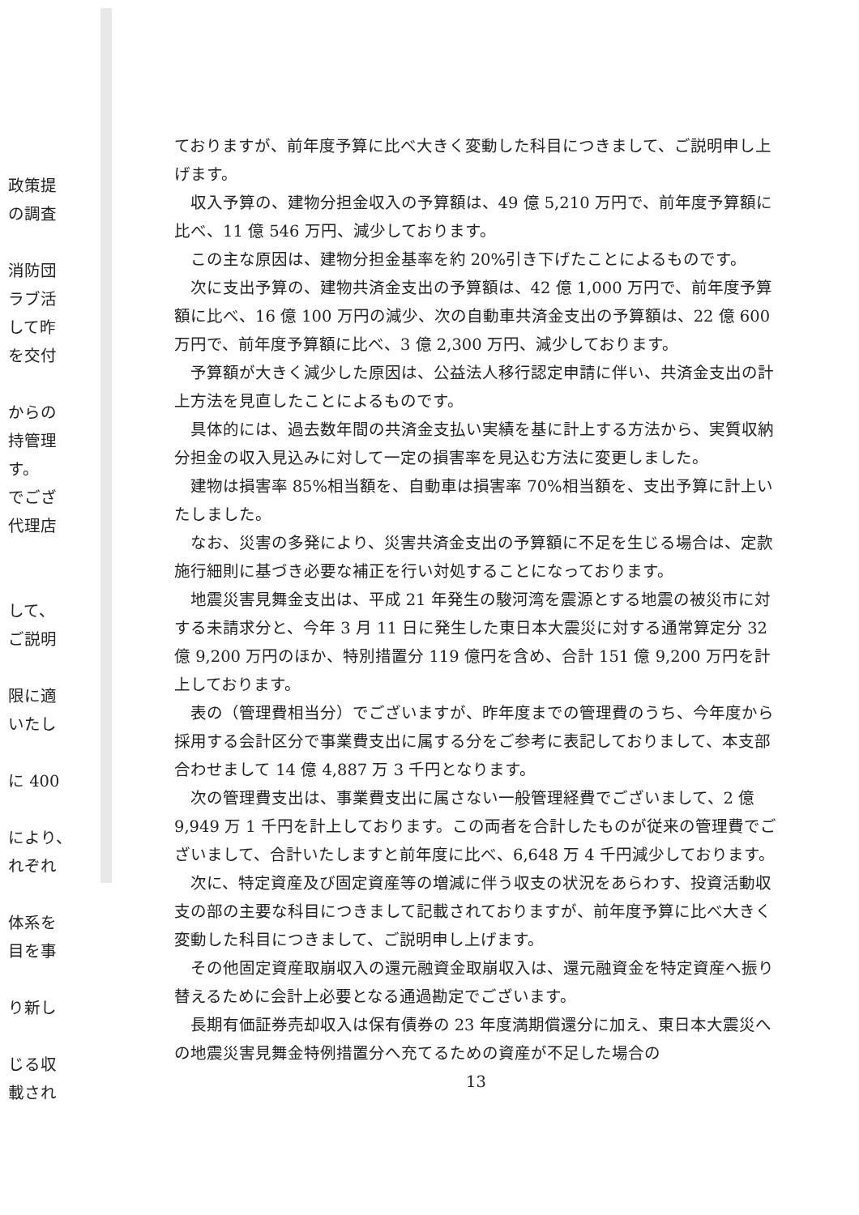政策提
の調査
消防団
ラブ活
して昨
を交付
からの
持管理
す。
でござ
代理店
して、
ご説明
限に適
いたし
に 400
により、
れぞれ
体系を
目を事
り新し
じる収
載され
ておりますが、前年度予算に比べ大きく変動した科目につきまして、ご説明申し上げます。
収入予算の、建物分担金収入の予算額は、49 億 5,210 万円で、前年度予算額に比べ、11 億 546 万円、減少しております。
この主な原因は、建物分担金基率を約 20%引き下げたことによるものです。
次に支出予算の、建物共済金支出の予算額は、42 億 1,000 万円で、前年度予算額に比べ、16 億 100 万円の減少、次の自動車共済金支出の予算額は、22 億 600 万円で、前年度予算額に比べ、3 億 2,300 万円、減少しております。
予算額が大きく減少した原因は、公益法人移行認定申請に伴い、共済金支出の計上方法を見直したことによるものです。
具体的には、過去数年間の共済金支払い実績を基に計上する方法から、実質収納分担金の収入見込みに対して一定の損害率を見込む方法に変更しました。
建物は損害率 85%相当額を、自動車は損害率 70%相当額を、支出予算に計上いたしました。
なお、災害の多発により、災害共済金支出の予算額に不足を生じる場合は、定款施行細則に基づき必要な補正を行い対処することになっております。
地震災害見舞金支出は、平成 21 年発生の駿河湾を震源とする地震の被災市に対する未請求分と、今年 3 月 11 日に発生した東日本大震災に対する通常算定分 32 億 9,200 万円のほか、特別措置分 119 億円を含め、合計 151 億 9,200 万円を計上しております。
表の（管理費相当分）でございますが、昨年度までの管理費のうち、今年度から採用する会計区分で事業費支出に属する分をご参考に表記しておりまして、本支部合わせまして 14 億 4,887 万 3 千円となります。
次の管理費支出は、事業費支出に属さない一般管理経費でございまして、2 億 9,949 万 1 千円を計上しております。この両者を合計したものが従来の管理費でございまして、合計いたしますと前年度に比べ、6,648 万 4 千円減少しております。
次に、特定資産及び固定資産等の増減に伴う収支の状況をあらわす、投資活動収支の部の主要な科目につきまして記載されておりますが、前年度予算に比べ大きく変動した科目につきまして、ご説明申し上げます。
その他固定資産取崩収入の還元融資金取崩収入は、還元融資金を特定資産へ振り替えるために会計上必要となる通過勘定でございます。
長期有価証券売却収入は保有債券の 23 年度満期償還分に加え、東日本大震災への地震災害見舞金特例措置分へ充てるための資産が不足した場合の
13